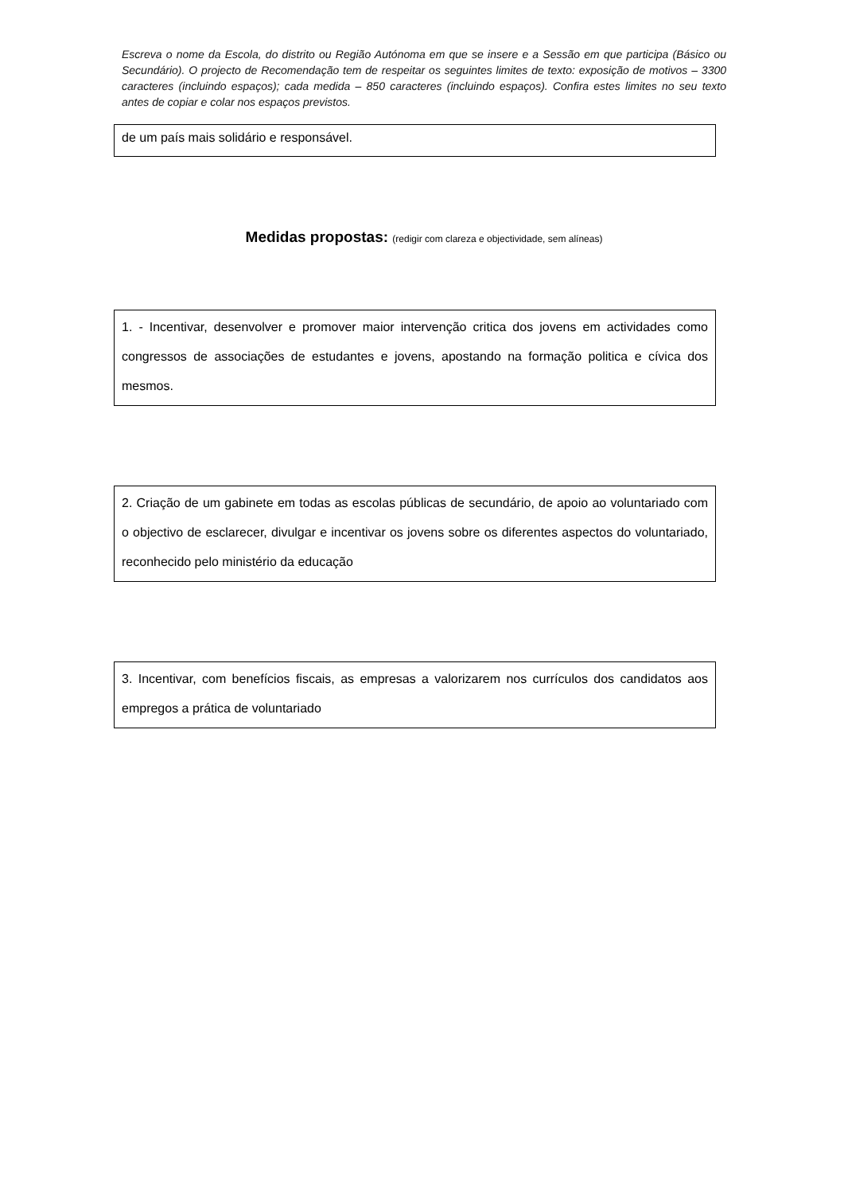Escreva o nome da Escola, do distrito ou Região Autónoma em que se insere e a Sessão em que participa (Básico ou Secundário). O projecto de Recomendação tem de respeitar os seguintes limites de texto: exposição de motivos – 3300 caracteres (incluindo espaços); cada medida – 850 caracteres (incluindo espaços). Confira estes limites no seu texto antes de copiar e colar nos espaços previstos.
de um país mais solidário e responsável.
Medidas propostas: (redigir com clareza e objectividade, sem alíneas)
1. - Incentivar, desenvolver e promover maior intervenção critica dos jovens em actividades como congressos de associações de estudantes e jovens, apostando na formação politica e cívica dos mesmos.
2. Criação de um gabinete em todas as escolas públicas de secundário, de apoio ao voluntariado com o objectivo de esclarecer, divulgar e incentivar os jovens sobre os diferentes aspectos do voluntariado, reconhecido pelo ministério da educação
3. Incentivar, com benefícios fiscais, as empresas a valorizarem nos currículos dos candidatos aos empregos a prática de voluntariado